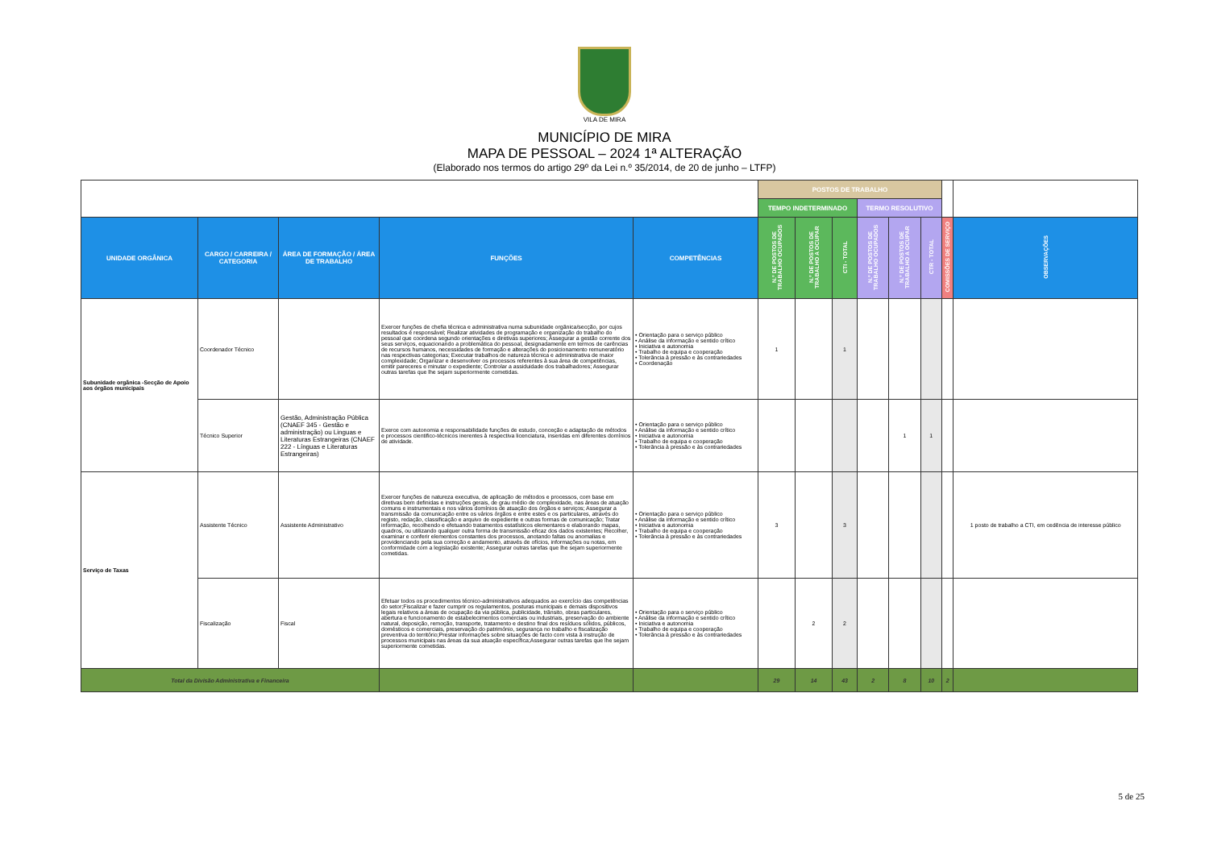VILA DE MIRA
MUNICÍPIO DE MIRA
MAPA DE PESSOAL – 2024 1ª ALTERAÇÃO
(Elaborado nos termos do artigo 29º da Lei n.º 35/2014, de 20 de junho – LTFP)
| | | | | | POSTOS DE TRABALHO | | | | | | | |
| | | | | | TEMPO INDETERMINADO | | | TERMO RESOLUTIVO | | | | |
| UNIDADE ORGÂNICA | CARGO / CARREIRA / CATEGORIA | ÁREA DE FORMAÇÃO / ÁREA DE TRABALHO | FUNÇÕES | COMPETÊNCIAS | N.º DE POSTOS DE TRABALHO OCUPADOS | N.º DE POSTOS DE TRABALHO A OCUPAR | CTI - TOTAL | N.º DE POSTOS DE TRABALHO OCUPADOS | N.º DE POSTOS DE TRABALHO A OCUPAR | CTR - TOTAL | COMISSÕES DE SERVIÇO | OBSERVAÇÕES |
| Subunidade orgânica -Secção de Apoio aos órgãos municipais | Coordenador Técnico | | Exercer funções de chefia técnica e administrativa numa subunidade orgânica/secção, por cujos resultados é responsável; Realizar atividades de programação e organização do trabalho do pessoal que coordena segundo orientações e diretivas superiores; Assegurar a gestão corrente dos seus serviços, equacionando a problemática do pessoal, designadamente em termos de carências de recursos humanos, necessidades de formação e alterações do posicionamento remuneratório nas respectivas categorias; Executar trabalhos de natureza técnica e administrativa de maior complexidade; Organizar e desenvolver os processos referentes à sua área de competências, emitir pareceres e minutar o expediente; Controlar a assiduidade dos trabalhadores; Assegurar outras tarefas que lhe sejam superiormente cometidas. | • Orientação para o serviço público • Análise da informação e sentido crítico • Iniciativa e autonomia • Trabalho de equipa e cooperação • Tolerância à pressão e às contrariedades • Coordenação | 1 | | 1 | | | | | |
| | Técnico Superior | Gestão, Administração Pública (CNAEF 345 - Gestão e administração) ou Linguas e Literaturas Estrangeiras (CNAEF 222 - Línguas e Literaturas Estrangeiras) | Exerce com autonomia e responsabilidade funções de estudo, conceção e adaptação de métodos e processos cientifico-técnicos inerentes à respectiva licenciatura, inseridas em diferentes domínios de atividade. | • Orientação para o serviço público • Análise da informação e sentido crítico • Iniciativa e autonomia • Trabalho de equipa e cooperação • Tolerância à pressão e às contrariedades | | | | | 1 | 1 | | |
| Serviço de Taxas | Assistente Técnico | Assistente Administrativo | Exercer funções de natureza executiva, de aplicação de métodos e processos, com base em diretivas bem definidas e instruções gerais, de grau médio de complexidade, nas áreas de atuação comuns e instrumentais e nos vários domínios de atuação dos órgãos e serviços; Assegurar a transmissão da comunicação entre os vários órgãos e entre estes e os particulares, através do registo, redação, classificação e arquivo de expediente e outras formas de comunicação; Tratar informação, recolhendo e efetuando tratamentos estatísticos elementares e elaborando mapas, quadros, ou utilizando qualquer outra forma de transmissão eficaz dos dados existentes; Recolher, examinar e conferir elementos constantes dos processos, anotando faltas ou anomalias e providenciando pela sua correção e andamento, através de ofícios, informações ou notas, em conformidade com a legislação existente; Assegurar outras tarefas que lhe sejam superiormente cometidas. | • Orientação para o serviço público • Análise da informação e sentido crítico • Iniciativa e autonomia • Trabalho de equipa e cooperação • Tolerância à pressão e às contrariedades | 3 | | 3 | | | | | 1 posto de trabalho a CTI, em cedência de interesse público |
| | Fiscalização | Fiscal | Efetuar todos os procedimentos técnico-administrativos adequados ao exercício das competências do setor;Fiscalizar e fazer cumprir os regulamentos, posturas municipais e demais dispositivos legais relativos a áreas de ocupação da via pública, publicidade, trânsito, obras particulares, abertura e funcionamento de estabelecimentos comerciais ou industriais, preservação do ambiente natural, deposição, remoção, transporte, tratamento e destino final dos resíduos sólidos, públicos, domésticos e comerciais, preservação do património, segurança no trabalho e fiscalização preventiva do território;Prestar informações sobre situações de facto com vista à instrução de processos municipais nas áreas da sua atuação específica;Assegurar outras tarefas que lhe sejam superiormente cometidas. | • Orientação para o serviço público • Análise da informação e sentido crítico • Iniciativa e autonomia • Trabalho de equipa e cooperação • Tolerância à pressão e às contrariedades | | 2 | 2 | | | | | |
| Total da Divisão Administrativa e Financeira | | | | | 29 | 14 | 43 | 2 | 8 | 10 | 2 | |
5 de 25